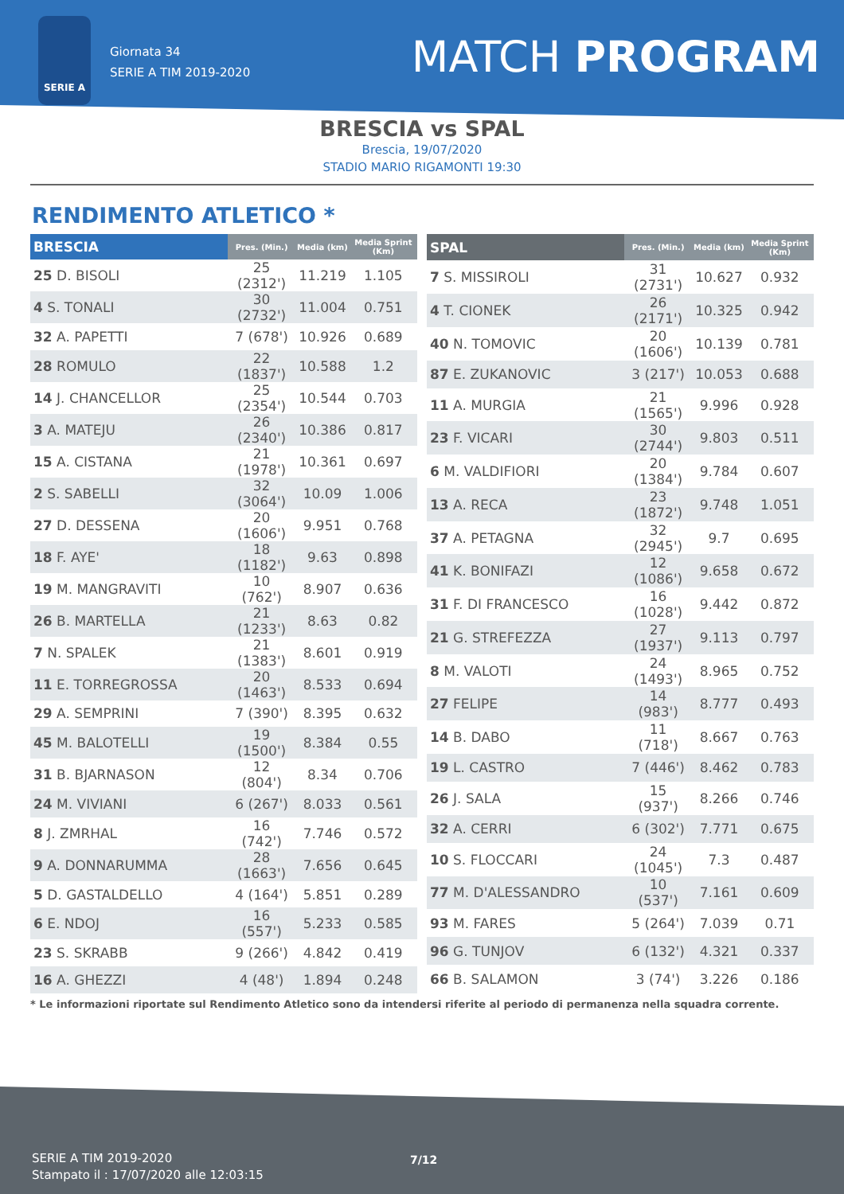SERIE A
Giornata 34
SERIE A TIM 2019-2020
MATCH PROGRAM
BRESCIA vs SPAL
Brescia, 19/07/2020
STADIO MARIO RIGAMONTI 19:30
RENDIMENTO ATLETICO *
| BRESCIA | Pres. (Min.) | Media (km) | Media Sprint (Km) |
| --- | --- | --- | --- |
| 25 D. BISOLI | 25 (2312') | 11.219 | 1.105 |
| 4 S. TONALI | 30 (2732') | 11.004 | 0.751 |
| 32 A. PAPETTI | 7 (678') | 10.926 | 0.689 |
| 28 ROMULO | 22 (1837') | 10.588 | 1.2 |
| 14 J. CHANCELLOR | 25 (2354') | 10.544 | 0.703 |
| 3 A. MATEJU | 26 (2340') | 10.386 | 0.817 |
| 15 A. CISTANA | 21 (1978') | 10.361 | 0.697 |
| 2 S. SABELLI | 32 (3064') | 10.09 | 1.006 |
| 27 D. DESSENA | 20 (1606') | 9.951 | 0.768 |
| 18 F. AYE' | 18 (1182') | 9.63 | 0.898 |
| 19 M. MANGRAVITI | 10 (762') | 8.907 | 0.636 |
| 26 B. MARTELLA | 21 (1233') | 8.63 | 0.82 |
| 7 N. SPALEK | 21 (1383') | 8.601 | 0.919 |
| 11 E. TORREGROSSA | 20 (1463') | 8.533 | 0.694 |
| 29 A. SEMPRINI | 7 (390') | 8.395 | 0.632 |
| 45 M. BALOTELLI | 19 (1500') | 8.384 | 0.55 |
| 31 B. BJARNASON | 12 (804') | 8.34 | 0.706 |
| 24 M. VIVIANI | 6 (267') | 8.033 | 0.561 |
| 8 J. ZMRHAL | 16 (742') | 7.746 | 0.572 |
| 9 A. DONNARUMMA | 28 (1663') | 7.656 | 0.645 |
| 5 D. GASTALDELLO | 4 (164') | 5.851 | 0.289 |
| 6 E. NDOJ | 16 (557') | 5.233 | 0.585 |
| 23 S. SKRABB | 9 (266') | 4.842 | 0.419 |
| 16 A. GHEZZI | 4 (48') | 1.894 | 0.248 |
| SPAL | Pres. (Min.) | Media (km) | Media Sprint (Km) |
| --- | --- | --- | --- |
| 7 S. MISSIROLI | 31 (2731') | 10.627 | 0.932 |
| 4 T. CIONEK | 26 (2171') | 10.325 | 0.942 |
| 40 N. TOMOVIC | 20 (1606') | 10.139 | 0.781 |
| 87 E. ZUKANOVIC | 3 (217') | 10.053 | 0.688 |
| 11 A. MURGIA | 21 (1565') | 9.996 | 0.928 |
| 23 F. VICARI | 30 (2744') | 9.803 | 0.511 |
| 6 M. VALDIFIORI | 20 (1384') | 9.784 | 0.607 |
| 13 A. RECA | 23 (1872') | 9.748 | 1.051 |
| 37 A. PETAGNA | 32 (2945') | 9.7 | 0.695 |
| 41 K. BONIFAZI | 12 (1086') | 9.658 | 0.672 |
| 31 F. DI FRANCESCO | 16 (1028') | 9.442 | 0.872 |
| 21 G. STREFEZZA | 27 (1937') | 9.113 | 0.797 |
| 8 M. VALOTI | 24 (1493') | 8.965 | 0.752 |
| 27 FELIPE | 14 (983') | 8.777 | 0.493 |
| 14 B. DABO | 11 (718') | 8.667 | 0.763 |
| 19 L. CASTRO | 7 (446') | 8.462 | 0.783 |
| 26 J. SALA | 15 (937') | 8.266 | 0.746 |
| 32 A. CERRI | 6 (302') | 7.771 | 0.675 |
| 10 S. FLOCCARI | 24 (1045') | 7.3 | 0.487 |
| 77 M. D'ALESSANDRO | 10 (537') | 7.161 | 0.609 |
| 93 M. FARES | 5 (264') | 7.039 | 0.71 |
| 96 G. TUNJOV | 6 (132') | 4.321 | 0.337 |
| 66 B. SALAMON | 3 (74') | 3.226 | 0.186 |
* Le informazioni riportate sul Rendimento Atletico sono da intendersi riferite al periodo di permanenza nella squadra corrente.
SERIE A TIM 2019-2020
Stampato il : 17/07/2020 alle 12:03:15
7/12